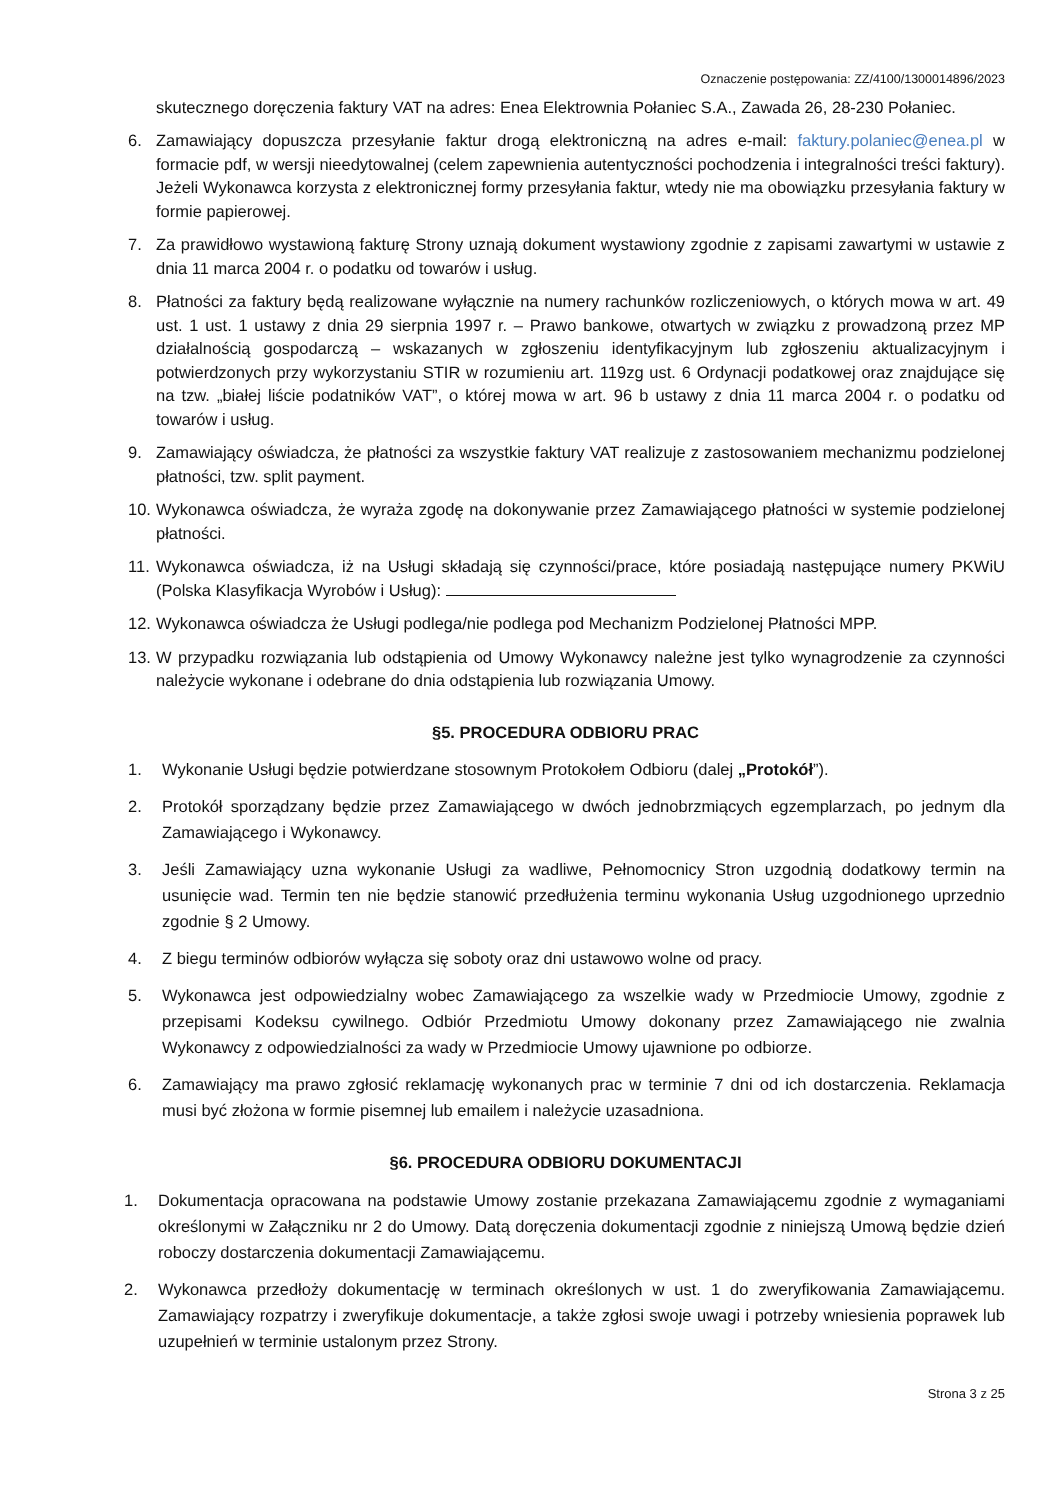Oznaczenie postępowania: ZZ/4100/1300014896/2023
skutecznego doręczenia faktury VAT na adres: Enea Elektrownia Połaniec S.A., Zawada 26, 28-230 Połaniec.
6. Zamawiający dopuszcza przesyłanie faktur drogą elektroniczną na adres e-mail: faktury.polaniec@enea.pl w formacie pdf, w wersji nieedytowalnej (celem zapewnienia autentyczności pochodzenia i integralności treści faktury). Jeżeli Wykonawca korzysta z elektronicznej formy przesyłania faktur, wtedy nie ma obowiązku przesyłania faktury w formie papierowej.
7. Za prawidłowo wystawioną fakturę Strony uznają dokument wystawiony zgodnie z zapisami zawartymi w ustawie z dnia 11 marca 2004 r. o podatku od towarów i usług.
8. Płatności za faktury będą realizowane wyłącznie na numery rachunków rozliczeniowych, o których mowa w art. 49 ust. 1 ust. 1 ustawy z dnia 29 sierpnia 1997 r. – Prawo bankowe, otwartych w związku z prowadzoną przez MP działalnością gospodarczą – wskazanych w zgłoszeniu identyfikacyjnym lub zgłoszeniu aktualizacyjnym i potwierdzonych przy wykorzystaniu STIR w rozumieniu art. 119zg ust. 6 Ordynacji podatkowej oraz znajdujące się na tzw. „białej liście podatników VAT”, o której mowa w art. 96 b ustawy z dnia 11 marca 2004 r. o podatku od towarów i usług.
9. Zamawiający oświadcza, że płatności za wszystkie faktury VAT realizuje z zastosowaniem mechanizmu podzielonej płatności, tzw. split payment.
10. Wykonawca oświadcza, że wyraża zgodę na dokonywanie przez Zamawiającego płatności w systemie podzielonej płatności.
11. Wykonawca oświadcza, iż na Usługi składają się czynności/prace, które posiadają następujące numery PKWiU (Polska Klasyfikacja Wyrobów i Usług):
12. Wykonawca oświadcza że Usługi podlega/nie podlega pod Mechanizm Podzielonej Płatności MPP.
13. W przypadku rozwiązania lub odstąpienia od Umowy Wykonawcy należne jest tylko wynagrodzenie za czynności należycie wykonane i odebrane do dnia odstąpienia lub rozwiązania Umowy.
§5. PROCEDURA ODBIORU PRAC
1. Wykonanie Usługi będzie potwierdzane stosownym Protokołem Odbioru (dalej „Protokół”).
2. Protokół sporządzany będzie przez Zamawiającego w dwóch jednobrzmiących egzemplarzach, po jednym dla Zamawiającego i Wykonawcy.
3. Jeśli Zamawiający uzna wykonanie Usługi za wadliwe, Pełnomocnicy Stron uzgodnią dodatkowy termin na usunięcie wad. Termin ten nie będzie stanowić przedłużenia terminu wykonania Usług uzgodnionego uprzednio zgodnie § 2 Umowy.
4. Z biegu terminów odbiorów wyłącza się soboty oraz dni ustawowo wolne od pracy.
5. Wykonawca jest odpowiedzialny wobec Zamawiającego za wszelkie wady w Przedmiocie Umowy, zgodnie z przepisami Kodeksu cywilnego. Odbiór Przedmiotu Umowy dokonany przez Zamawiającego nie zwalnia Wykonawcy z odpowiedzialności za wady w Przedmiocie Umowy ujawnione po odbiorze.
6. Zamawiający ma prawo zgłosić reklamację wykonanych prac w terminie 7 dni od ich dostarczenia. Reklamacja musi być złożona w formie pisemnej lub emailem i należycie uzasadniona.
§6. PROCEDURA ODBIORU DOKUMENTACJI
1. Dokumentacja opracowana na podstawie Umowy zostanie przekazana Zamawiającemu zgodnie z wymaganiami określonymi w Załączniku nr 2 do Umowy. Datą doręczenia dokumentacji zgodnie z niniejszą Umową będzie dzień roboczy dostarczenia dokumentacji Zamawiającemu.
2. Wykonawca przedłoży dokumentację w terminach określonych w ust. 1 do zweryfikowania Zamawiającemu. Zamawiający rozpatrzy i zweryfikuje dokumentacje, a także zgłosi swoje uwagi i potrzeby wniesienia poprawek lub uzupełnień w terminie ustalonym przez Strony.
Strona 3 z 25